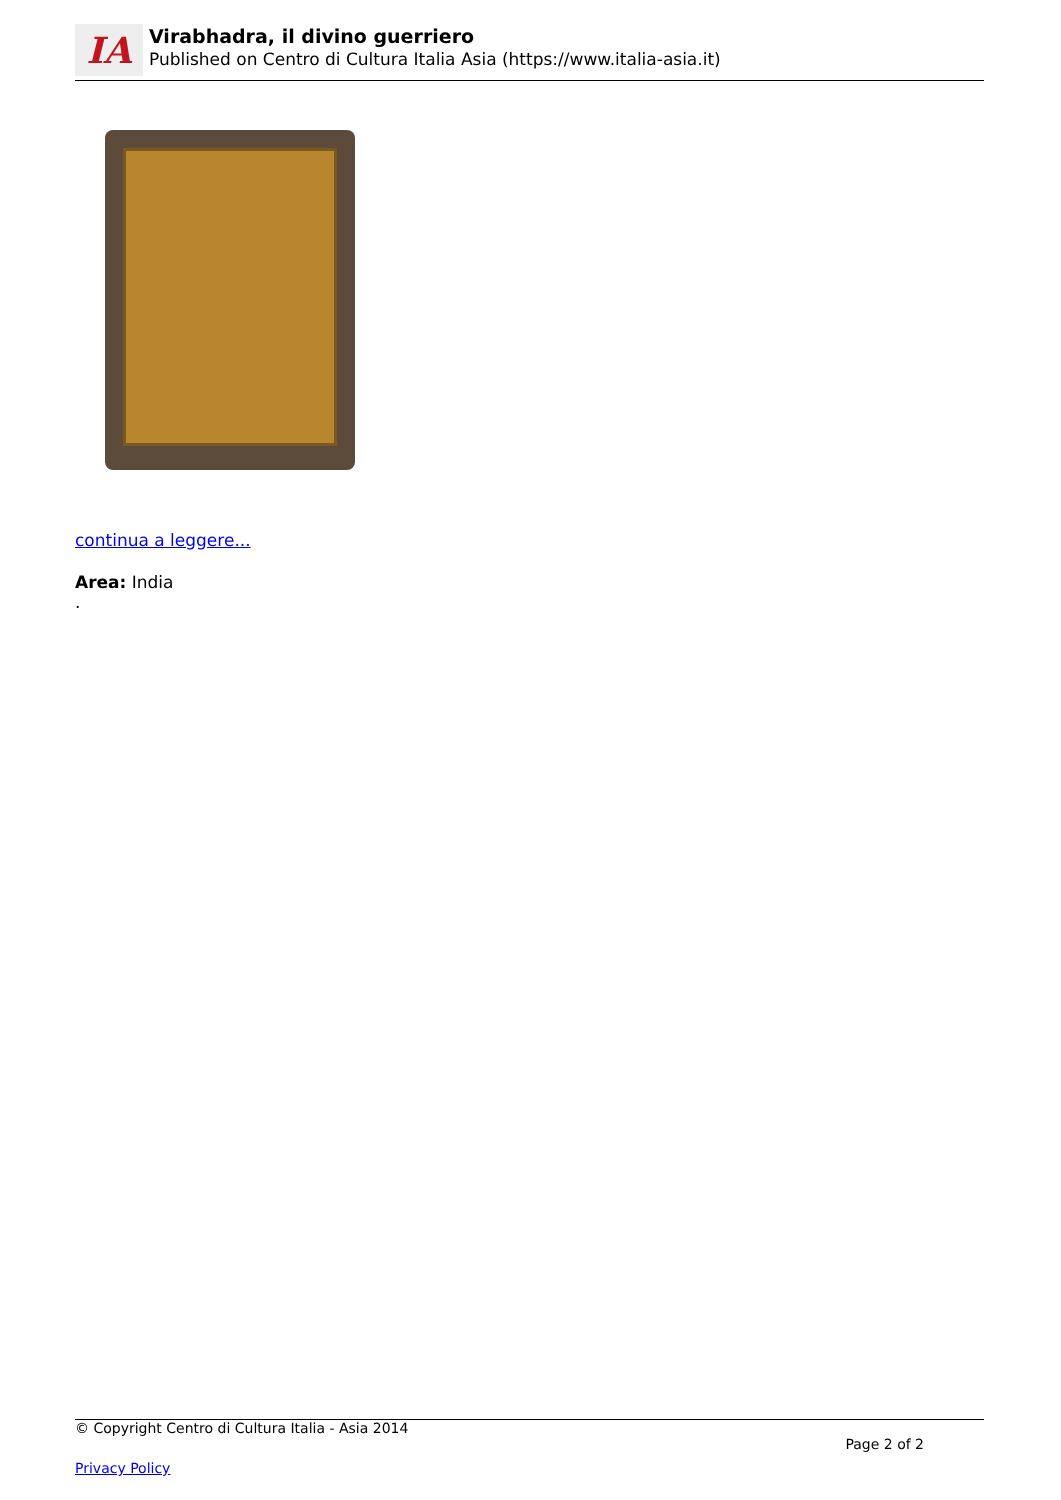IA
Virabhadra, il divino guerriero
Published on Centro di Cultura Italia Asia (https://www.italia-asia.it)
continua a leggere...
Area: India
.
© Copyright Centro di Cultura Italia - Asia 2014
Page 2 of 2
Privacy Policy